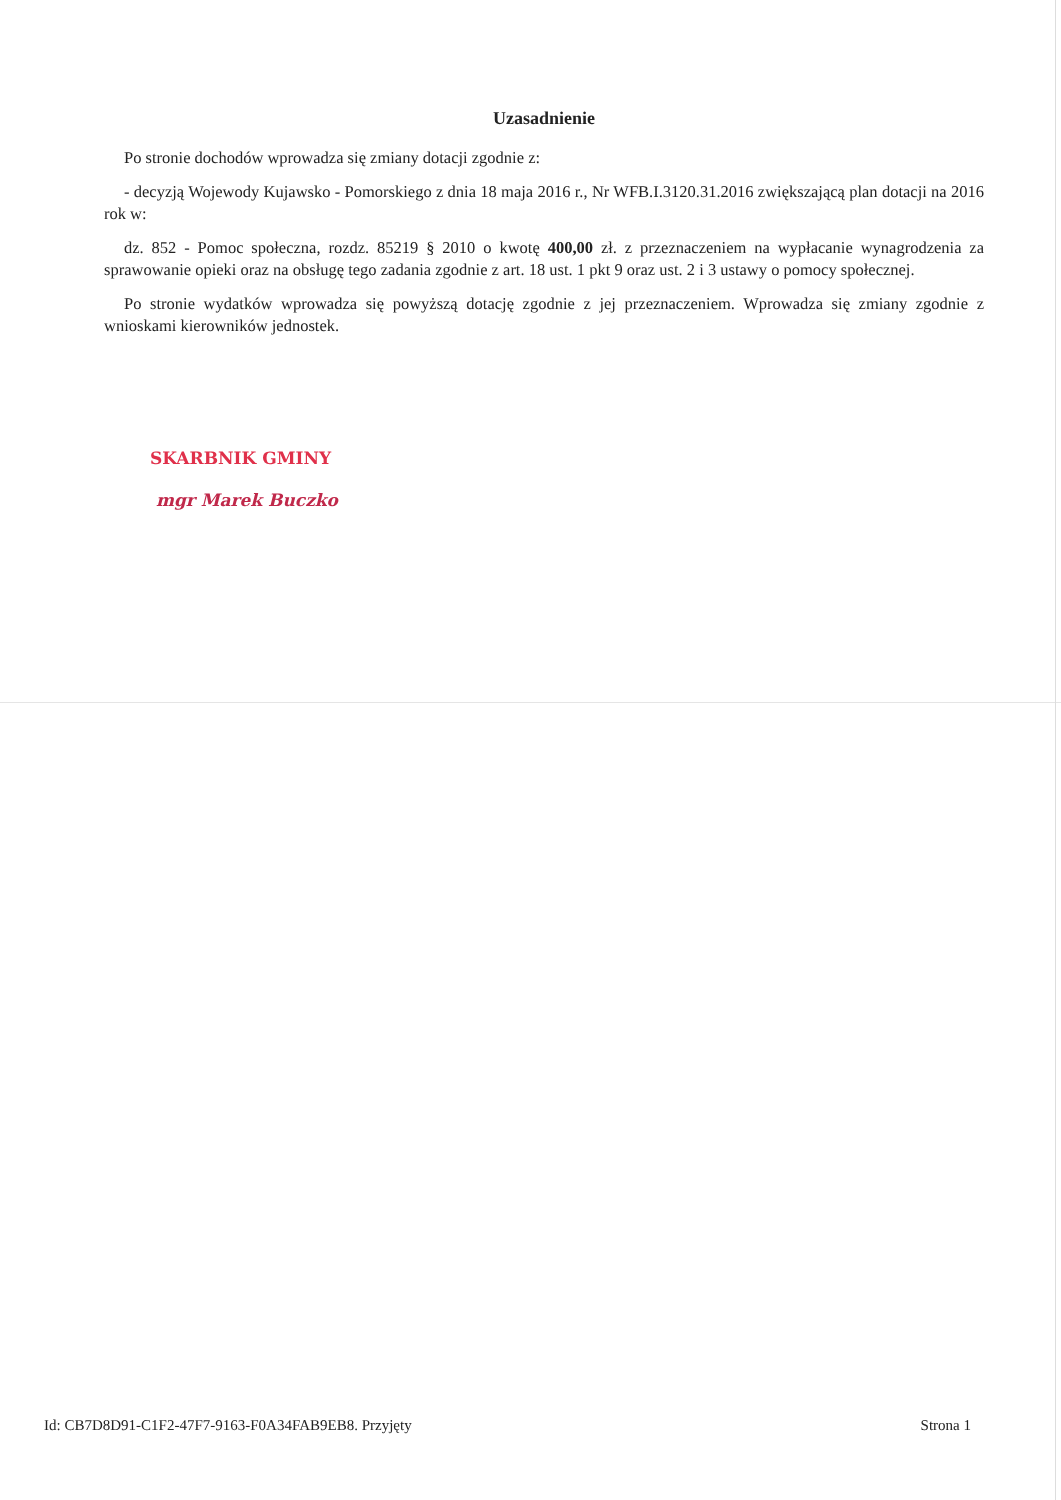Uzasadnienie
Po stronie dochodów wprowadza się zmiany dotacji zgodnie z:
- decyzją Wojewody Kujawsko - Pomorskiego z dnia 18 maja 2016 r., Nr WFB.I.3120.31.2016 zwiększającą plan dotacji na 2016 rok w:
dz. 852 - Pomoc społeczna, rozdz. 85219 § 2010 o kwotę 400,00 zł. z przeznaczeniem na wypłacanie wynagrodzenia za sprawowanie opieki oraz na obsługę tego zadania zgodnie z art. 18 ust. 1 pkt 9 oraz ust. 2 i 3 ustawy o pomocy społecznej.
Po stronie wydatków wprowadza się powyższą dotację zgodnie z jej przeznaczeniem. Wprowadza się zmiany zgodnie z wnioskami kierowników jednostek.
SKARBNIK GMINY
mgr Marek Buczko
Id: CB7D8D91-C1F2-47F7-9163-F0A34FAB9EB8. Przyjęty Strona 1